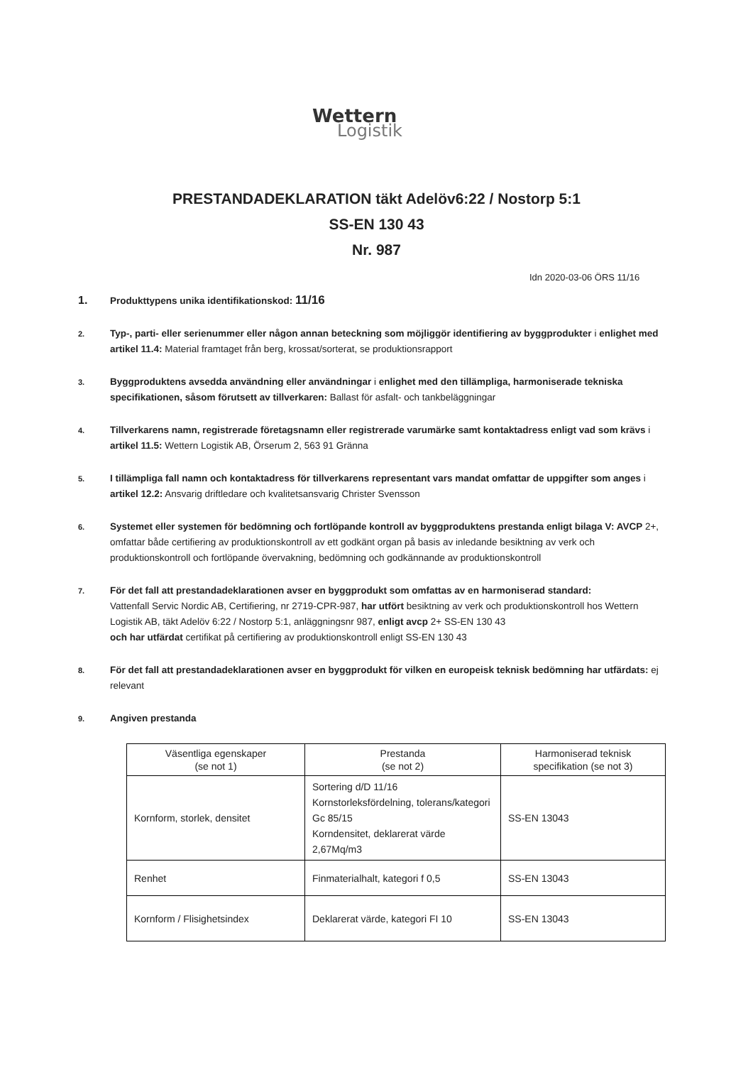Wettern
Logistik
PRESTANDADEKLARATION täkt Adelöv6:22 / Nostorp 5:1
SS-EN 130 43
Nr. 987
Idn 2020-03-06 ÖRS 11/16
1.
Produkttypens unika identifikationskod: 11/16
2.
Typ-, parti- eller serienummer eller någon annan beteckning som möjliggör identifiering av byggprodukter i enlighet med artikel 11.4: Material framtaget från berg, krossat/sorterat, se produktionsrapport
3.
Byggproduktens avsedda användning eller användningar i enlighet med den tillämpliga, harmoniserade tekniska specifikationen, såsom förutsett av tillverkaren: Ballast för asfalt- och tankbeläggningar
4.
Tillverkarens namn, registrerade företagsnamn eller registrerade varumärke samt kontaktadress enligt vad som krävs i artikel 11.5: Wettern Logistik AB, Örserum 2, 563 91 Gränna
5.
I tillämpliga fall namn och kontaktadress för tillverkarens representant vars mandat omfattar de uppgifter som anges i artikel 12.2: Ansvarig driftledare och kvalitetsansvarig Christer Svensson
6.
Systemet eller systemen för bedömning och fortlöpande kontroll av byggproduktens prestanda enligt bilaga V: AVCP 2+, omfattar både certifiering av produktionskontroll av ett godkänt organ på basis av inledande besiktning av verk och produktionskontroll och fortlöpande övervakning, bedömning och godkännande av produktionskontroll
7.
För det fall att prestandadeklarationen avser en byggprodukt som omfattas av en harmoniserad standard:
Vattenfall Servic Nordic AB, Certifiering, nr 2719-CPR-987, har utfört besiktning av verk och produktionskontroll hos Wettern Logistik AB, täkt Adelöv 6:22 / Nostorp 5:1, anläggningsnr 987, enligt avcp 2+ SS-EN 130 43
och har utfärdat certifikat på certifiering av produktionskontroll enligt SS-EN 130 43
8.
För det fall att prestandadeklarationen avser en byggprodukt för vilken en europeisk teknisk bedömning har utfärdats: ej relevant
9.
Angiven prestanda
| Väsentliga egenskaper (se not 1) | Prestanda (se not 2) | Harmoniserad teknisk specifikation (se not 3) |
| --- | --- | --- |
| Kornform, storlek, densitet | Sortering d/D 11/16 Kornstorleksfördelning, tolerans/kategori Gc 85/15 Korndensitet, deklarerat värde 2,67Mq/m3 | SS-EN 13043 |
| Renhet | Finmaterialhalt, kategori f 0,5 | SS-EN 13043 |
| Kornform / Flisighetsindex | Deklarerat värde, kategori FI 10 | SS-EN 13043 |